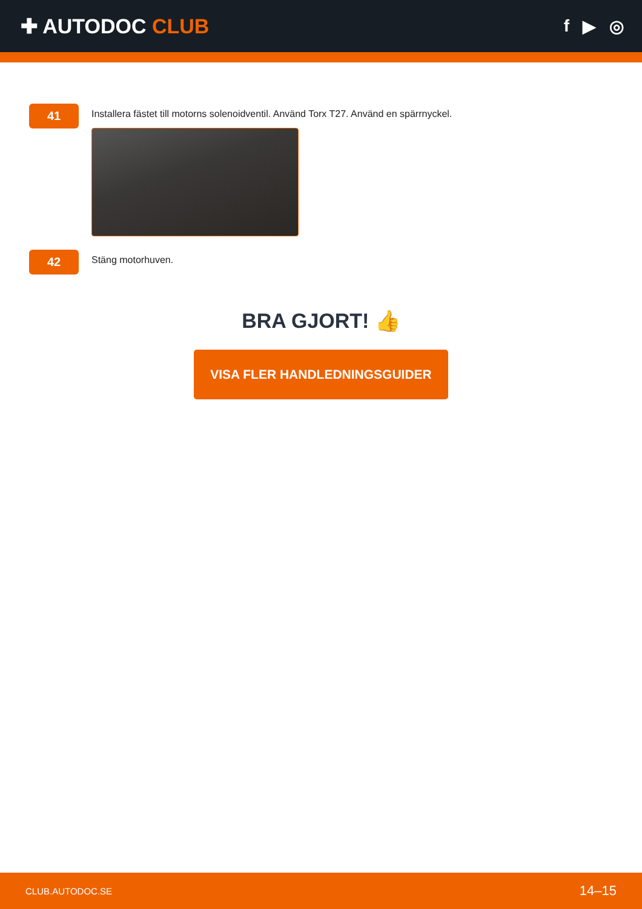✚ AUTODOC CLUB
f ▶ ◎
41
Installera fästet till motorns solenoidventil. Använd Torx T27. Använd en spärrnyckel.
42
Stäng motorhuven.
BRA GJORT! 👍
VISA FLER HANDLEDNINGSGUIDER
CLUB.AUTODOC.SE 14–15